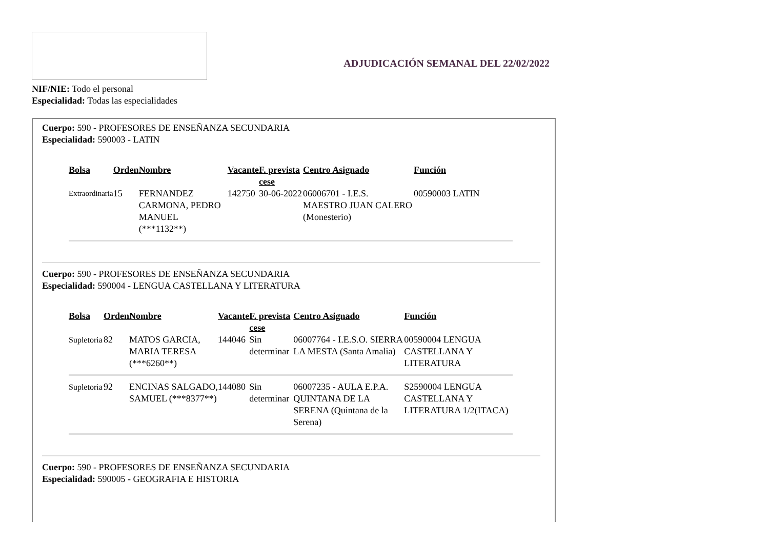ADJUDICACIÓN SEMANAL DEL 22/02/2022
NIF/NIE: Todo el personal
Especialidad: Todas las especialidades
Cuerpo: 590 - PROFESORES DE ENSEÑANZA SECUNDARIA
Especialidad: 590003 - LATIN
| Bolsa | Orden | Nombre | Vacante | F. prevista cese | Centro Asignado | Función |
| --- | --- | --- | --- | --- | --- | --- |
| Extraordinaria | 15 | FERNANDEZ CARMONA, PEDRO MANUEL (***1132**) | 142750 | 30-06-2022 | 06006701 - I.E.S. MAESTRO JUAN CALERO (Monesterio) | 00590003 LATIN |
Cuerpo: 590 - PROFESORES DE ENSEÑANZA SECUNDARIA
Especialidad: 590004 - LENGUA CASTELLANA Y LITERATURA
| Bolsa | Orden | Nombre | Vacante | F. prevista cese | Centro Asignado | Función |
| --- | --- | --- | --- | --- | --- | --- |
| Supletoria | 82 | MATOS GARCIA, MARIA TERESA (***6260**) | 144046 | Sin determinar | 06007764 - I.E.S.O. SIERRA LA MESTA (Santa Amalia) | 00590004 LENGUA CASTELLANA Y LITERATURA |
| Supletoria | 92 | ENCINAS SALGADO, SAMUEL (***8377**) | 144080 | Sin determinar | 06007235 - AULA E.P.A. QUINTANA DE LA SERENA (Quintana de la Serena) | S2590004 LENGUA CASTELLANA Y LITERATURA 1/2(ITACA) |
Cuerpo: 590 - PROFESORES DE ENSEÑANZA SECUNDARIA
Especialidad: 590005 - GEOGRAFIA E HISTORIA